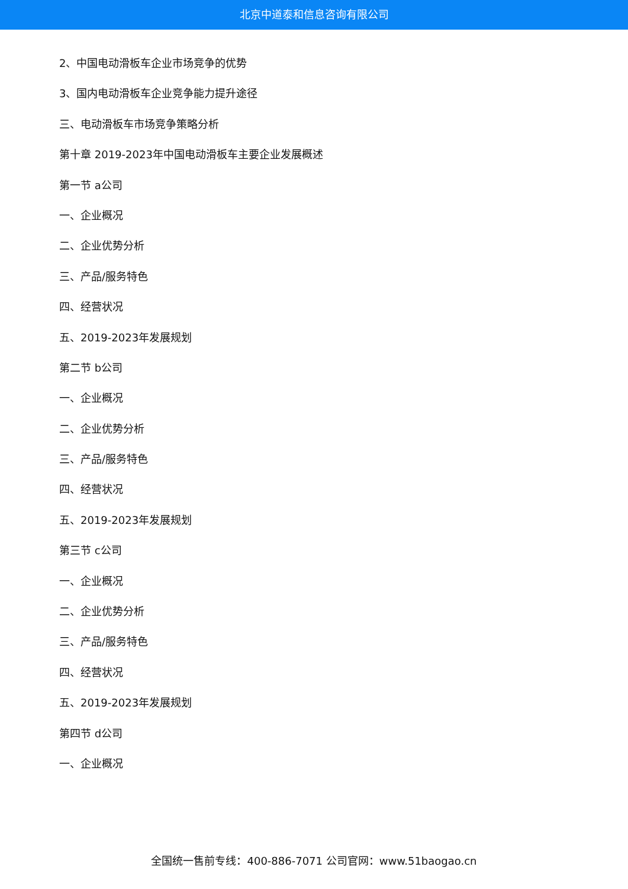北京中道泰和信息咨询有限公司
2、中国电动滑板车企业市场竞争的优势
3、国内电动滑板车企业竞争能力提升途径
三、电动滑板车市场竞争策略分析
第十章 2019-2023年中国电动滑板车主要企业发展概述
第一节 a公司
一、企业概况
二、企业优势分析
三、产品/服务特色
四、经营状况
五、2019-2023年发展规划
第二节 b公司
一、企业概况
二、企业优势分析
三、产品/服务特色
四、经营状况
五、2019-2023年发展规划
第三节 c公司
一、企业概况
二、企业优势分析
三、产品/服务特色
四、经营状况
五、2019-2023年发展规划
第四节 d公司
一、企业概况
全国统一售前专线：400-886-7071 公司官网：www.51baogao.cn